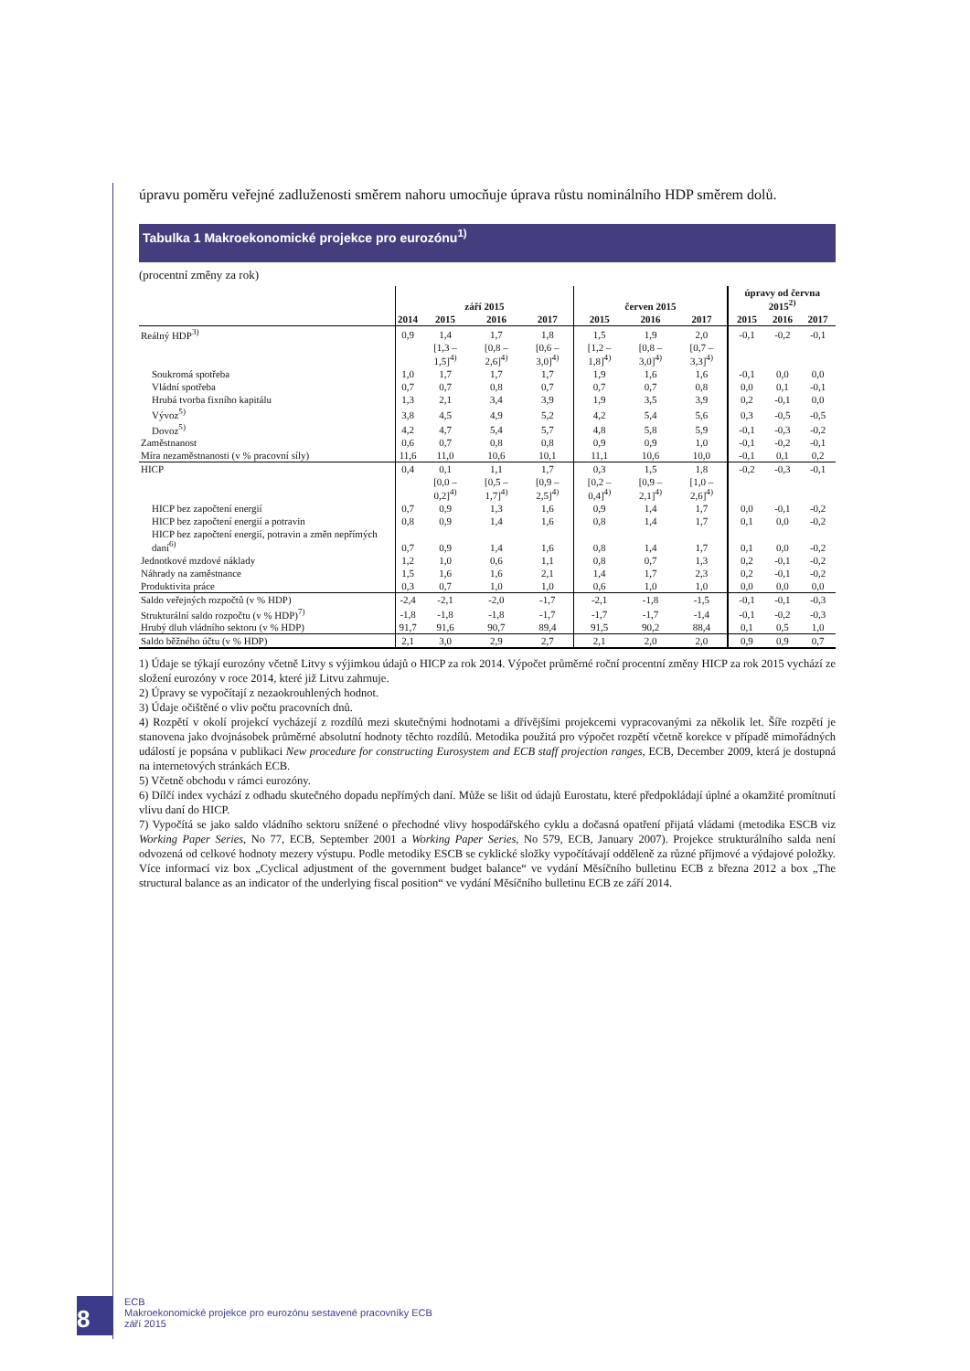úpravu poměru veřejné zadluženosti směrem nahoru umocňuje úprava růstu nominálního HDP směrem dolů.
Tabulka 1 Makroekonomické projekce pro eurozónu<sup>1)</sup>
(procentní změny za rok)
| | září 2015 | | | | červen 2015 | | | úpravy od června 2015<sup>2)</sup> | | |
| --- | --- | --- | --- | --- | --- | --- | --- | --- | --- | --- |
| | 2014 | 2015 | 2016 | 2017 | 2015 | 2016 | 2017 | 2015 | 2016 | 2017 |
| Reálný HDP<sup>3)</sup> | 0,9 | 1,4 | 1,7 | 1,8 | 1,5 | 1,9 | 2,0 | -0,1 | -0,2 | -0,1 |
| | | [1,3 – 1,5]<sup>4)</sup> | [0,8 – 2,6]<sup>4)</sup> | [0,6 – 3,0]<sup>4)</sup> | [1,2 – 1,8]<sup>4)</sup> | [0,8 – 3,0]<sup>4)</sup> | [0,7 – 3,3]<sup>4)</sup> | | | |
| Soukromá spotřeba | 1,0 | 1,7 | 1,7 | 1,7 | 1,9 | 1,6 | 1,6 | -0,1 | 0,0 | 0,0 |
| Vládní spotřeba | 0,7 | 0,7 | 0,8 | 0,7 | 0,7 | 0,7 | 0,8 | 0,0 | 0,1 | -0,1 |
| Hrubá tvorba fixního kapitálu | 1,3 | 2,1 | 3,4 | 3,9 | 1,9 | 3,5 | 3,9 | 0,2 | -0,1 | 0,0 |
| Vývoz<sup>5)</sup> | 3,8 | 4,5 | 4,9 | 5,2 | 4,2 | 5,4 | 5,6 | 0,3 | -0,5 | -0,5 |
| Dovoz<sup>5)</sup> | 4,2 | 4,7 | 5,4 | 5,7 | 4,8 | 5,8 | 5,9 | -0,1 | -0,3 | -0,2 |
| Zaměstnanost | 0,6 | 0,7 | 0,8 | 0,8 | 0,9 | 0,9 | 1,0 | -0,1 | -0,2 | -0,1 |
| Míra nezaměstnanosti (v % pracovní síly) | 11,6 | 11,0 | 10,6 | 10,1 | 11,1 | 10,6 | 10,0 | -0,1 | 0,1 | 0,2 |
| HICP | 0,4 | 0,1 | 1,1 | 1,7 | 0,3 | 1,5 | 1,8 | -0,2 | -0,3 | -0,1 |
| | | [0,0 – 0,2]<sup>4)</sup> | [0,5 – 1,7]<sup>4)</sup> | [0,9 – 2,5]<sup>4)</sup> | [0,2 – 0,4]<sup>4)</sup> | [0,9 – 2,1]<sup>4)</sup> | [1,0 – 2,6]<sup>4)</sup> | | | |
| HICP bez započtení energií | 0,7 | 0,9 | 1,3 | 1,6 | 0,9 | 1,4 | 1,7 | 0,0 | -0,1 | -0,2 |
| HICP bez započtení energií a potravin | 0,8 | 0,9 | 1,4 | 1,6 | 0,8 | 1,4 | 1,7 | 0,1 | 0,0 | -0,2 |
| HICP bez započtení energií, potravin a změn nepřímých daní<sup>6)</sup> | 0,7 | 0,9 | 1,4 | 1,6 | 0,8 | 1,4 | 1,7 | 0,1 | 0,0 | -0,2 |
| Jednotkové mzdové náklady | 1,2 | 1,0 | 0,6 | 1,1 | 0,8 | 0,7 | 1,3 | 0,2 | -0,1 | -0,2 |
| Náhrady na zaměstnance | 1,5 | 1,6 | 1,6 | 2,1 | 1,4 | 1,7 | 2,3 | 0,2 | -0,1 | -0,2 |
| Produktivita práce | 0,3 | 0,7 | 1,0 | 1,0 | 0,6 | 1,0 | 1,0 | 0,0 | 0,0 | 0,0 |
| Saldo veřejných rozpočtů (v % HDP) | -2,4 | -2,1 | -2,0 | -1,7 | -2,1 | -1,8 | -1,5 | -0,1 | -0,1 | -0,3 |
| Strukturální saldo rozpočtu (v % HDP)<sup>7)</sup> | -1,8 | -1,8 | -1,8 | -1,7 | -1,7 | -1,7 | -1,4 | -0,1 | -0,2 | -0,3 |
| Hrubý dluh vládního sektoru (v % HDP) | 91,7 | 91,6 | 90,7 | 89,4 | 91,5 | 90,2 | 88,4 | 0,1 | 0,5 | 1,0 |
| Saldo běžného účtu (v % HDP) | 2,1 | 3,0 | 2,9 | 2,7 | 2,1 | 2,0 | 2,0 | 0,9 | 0,9 | 0,7 |
1) Údaje se týkají eurozóny včetně Litvy s výjimkou údajů o HICP za rok 2014. Výpočet průměrné roční procentní změny HICP za rok 2015 vychází ze složení eurozóny v roce 2014, které již Litvu zahrnuje.
2) Úpravy se vypočítají z nezaokrouhlených hodnot.
3) Údaje očištěné o vliv počtu pracovních dnů.
4) Rozpětí v okolí projekcí vycházejí z rozdílů mezi skutečnými hodnotami a dřívějšími projekcemi vypracovanými za několik let. Šíře rozpětí je stanovena jako dvojnásobek průměrné absolutní hodnoty těchto rozdílů. Metodika použitá pro výpočet rozpětí včetně korekce v případě mimořádných událostí je popsána v publikaci New procedure for constructing Eurosystem and ECB staff projection ranges, ECB, December 2009, která je dostupná na internetových stránkách ECB.
5) Včetně obchodu v rámci eurozóny.
6) Dílčí index vychází z odhadu skutečného dopadu nepřímých daní. Může se lišit od údajů Eurostatu, které předpokládají úplné a okamžité promítnutí vlivu daní do HICP.
7) Vypočítá se jako saldo vládního sektoru snížené o přechodné vlivy hospodářského cyklu a dočasná opatření přijatá vládami (metodika ESCB viz Working Paper Series, No 77, ECB, September 2001 a Working Paper Series, No 579, ECB, January 2007). Projekce strukturálního salda není odvozená od celkové hodnoty mezery výstupu. Podle metodiky ESCB se cyklické složky vypočítávají odděleně za různé příjmové a výdajové položky. Více informací viz box „Cyclical adjustment of the government budget balance“ ve vydání Měsíčního bulletinu ECB z března 2012 a box „The structural balance as an indicator of the underlying fiscal position“ ve vydání Měsíčního bulletinu ECB ze září 2014.
8
ECB
Makroekonomické projekce pro eurozónu sestavené pracovníky ECB
září 2015